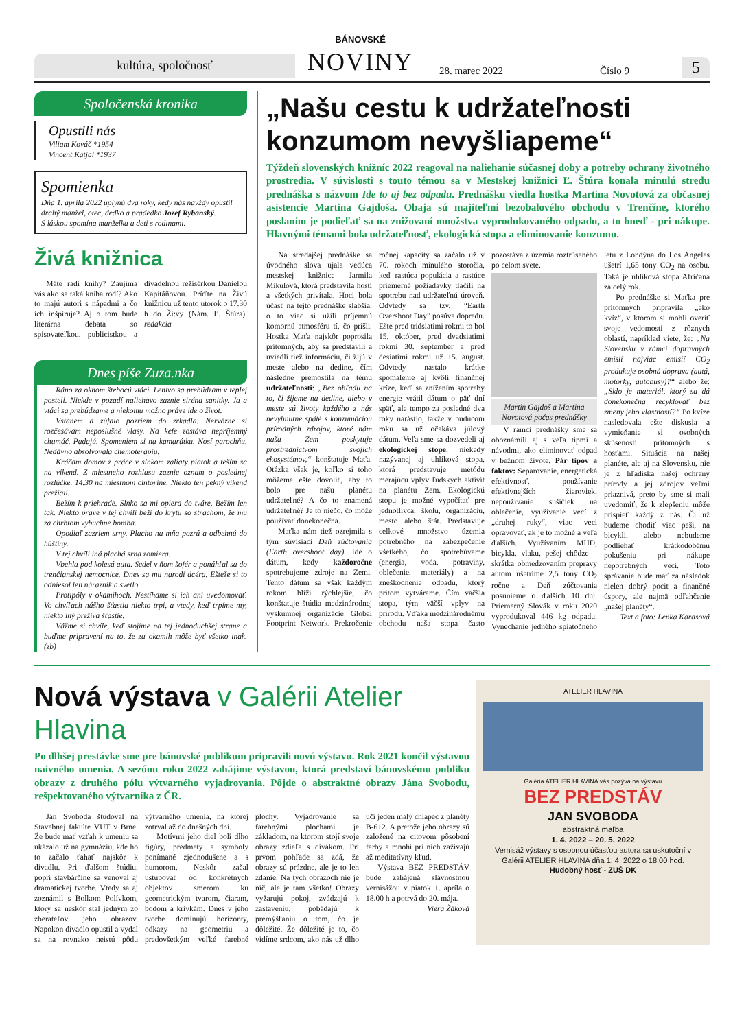kultúra, spoločnosť
BÁNOVSKÉ
NOVINY
28. marec 2022
Číslo 9
5
Spoločenská kronika
Opustili nás
Viliam Kováč *1954
Vincent Katjal *1937
Spomienka
Dňa 1. apríla 2022 uplynú dva roky, kedy nás navždy opustil drahý manžel, otec, dedko a pradedko Jozef Rybanský.
S láskou spomína manželka a deti s rodinami.
Živá knižnica
Máte radi knihy? Zaujíma vás ako sa taká kniha rodí? Ako to majú autori s nápadmi a čo ich inšpiruje? Aj o tom bude literárna debata so spisovateľkou, publicistkou a divadelnou režisérkou Danielou Kapitáňovou. Príďte na Živú knižnicu už tento utorok o 17.30 h do Ži:vy (Nám. Ľ. Štúra). redakcia
Dnes píše Zuza.nka
Ráno za oknom štebocú vtáci. Lenivo sa prebúdzam v teplej posteli. Niekde v pozadí naliehavo zaznie siréna sanitky. Ja a vtáci sa prebúdzame a niekomu možno práve ide o život.
Vstanem a zúfalo pozriem do zrkadla. Nervózne si rozčesávam neposlušné vlasy. Na kefe zostáva nepríjemný chumáč. Padajú. Spomeniem si na kamarátku. Nosí parochňu. Nedávno absolvovala chemoterapiu.
Kráčam domov z práce v slnkom zaliaty piatok a teším sa na víkend. Z miestneho rozhlasu zaznie oznam o poslednej rozlúčke. 14.30 na miestnom cintoríne. Niekto ten pekný víkend prežiali.
Bežím k priehrade. Slnko sa mi opiera do tváre. Bežím len tak. Niekto práve v tej chvíli beží do krytu so strachom, že mu za chrbtom vybuchne bomba.
Opodiaľ zazriem srny. Placho na mňa pozrú a odbehnú do húštiny.
V tej chvíli iná plachá srna zomiera.
Vbehla pod kolesá auta. Sedel v ňom šofér a ponáhľal sa do trenčianskej nemocnice. Dnes sa mu narodí dcéra. Ešteže si to odniesol len nárazník a svetlo.
Protipóly v okamihoch. Nestíhame si ich ani uvedomovať. Vo chvíľach nášho šťastia niekto trpí, a vtedy, keď trpíme my, niekto iný prežíva šťastie.
Vážme si chvíle, keď stojíme na tej jednoduchšej strane a buďme pripravení na to, že za okamih môže byť všetko inak. (zb)
„Našu cestu k udržateľnosti konzumom nevyšliapeme“
Týždeň slovenských knižníc 2022 reagoval na naliehanie súčasnej doby a potreby ochrany životného prostredia. V súvislosti s touto témou sa v Mestskej knižnici Ľ. Štúra konala minulú stredu prednáška s názvom Ide to aj bez odpadu. Prednášku viedla hostka Martina Novotová za občasnej asistencie Martina Gajdoša. Obaja sú majiteľmi bezobalového obchodu v Trenčíne, ktorého poslaním je podieľať sa na znižovaní množstva vyprodukovaného odpadu, a to hneď - pri nákupe. Hlavnými témami bola udržateľnosť, ekologická stopa a eliminovanie konzumu.
Na stredajšej prednáške sa úvodného slova ujala vedúca mestskej knižnice Jarmila Mikulová, ktorá predstavila hostí a všetkých privítala. Hoci bola účasť na tejto prednáške slabšia, o to viac si užili príjemnú komornú atmosféru tí, čo prišli. Hostka Maťa najskôr poprosila prítomných, aby sa predstavili a uviedli tiež informáciu, či žijú v meste alebo na dedine, čím následne premostila na tému udržateľnosti: „Bez ohľadu na to, či žijeme na dedine, alebo v meste sú životy každého z nás nevyhnutne späté s konzumáciou prírodných zdrojov, ktoré nám naša Zem poskytuje prostredníctvom svojich ekosystémov,“ konštatuje Maťa. Otázka však je, koľko si toho môžeme ešte dovoliť, aby to bolo pre našu planétu udržateľné? A čo to znamená udržateľné? Je to niečo, čo môže používať donekonečna.
Maťka nám tiež ozrejmila s tým súvisiaci Deň zúčtovania (Earth overshoot day). Ide o dátum, kedy každoročne spotrebujeme zdroje na Zemi. Tento dátum sa však každým rokom blíži rýchlejšie, čo konštatuje štúdia medzinárodnej výskumnej organizácie Global Footprint Network. Prekročenie ročnej kapacity sa začalo už v 70. rokoch minulého storočia, keď rastúca populácia a rastúce priemerné požiadavky tlačili na spotrebu nad udržateľnú úroveň. Odvtedy sa tzv. “Earth Overshoot Day” posúva dopredu. Ešte pred tridsiatimi rokmi to bol 15. október, pred dvadsiatimi rokmi 30. september a pred desiatimi rokmi už 15. august. Odvtedy nastalo krátke spomalenie aj kvôli finančnej kríze, keď sa znížením spotreby energie vrátil dátum o päť dní späť, ale tempo za posledné dva roky narástlo, takže v budúcom roku sa už očakáva júlový dátum. Veľa sme sa dozvedeli aj ekologickej stope, niekedy nazývanej aj uhlíková stopa, ktorá predstavuje metódu merajúcu vplyv ľudských aktivít na planétu Zem. Ekologickú stopu je možné vypočítať pre jednotlivca, školu, organizáciu, mesto alebo štát. Predstavuje celkové množstvo územia potrebného na zabezpečenie všetkého, čo spotrebúvame (energia, voda, potraviny, oblečenie, materiály) a na zneškodnenie odpadu, ktorý pritom vytvárame. Čím väčšia stopa, tým väčší vplyv na prírodu. Vďaka medzinárodnému obchodu naša stopa často pozostáva z územia roztrúseného po celom svete.
Martin Gajdoš a Martina Novotová počas prednášky
V rámci prednášky sme sa oboznámili aj s veľa tipmi a návodmi, ako eliminovať odpad v bežnom živote. Pár tipov a faktov: Separovanie, energetická efektívnosť, používanie efektívnejších žiaroviek, nepoužívanie sušičiek na oblečenie, využívanie vecí z „druhej ruky“, viac veci opravovať, ak je to možné a veľa ďalších. Využívaním MHD, bicykla, vlaku, pešej chôdze – skrátka obmedzovaním prepravy autom ušetríme 2,5 tony CO<sub>2</sub> ročne a Deň zúčtovania posunieme o ďalších 10 dní. Priemerný Slovák v roku 2020 vyprodukoval 446 kg odpadu. Vynechanie jedného spiatočného letu z Londýna do Los Angeles ušetrí 1,65 tony CO<sub>2</sub> na osobu. Taká je uhlíková stopa Afričana za celý rok.
Po prednáške si Maťka pre prítomných pripravila „eko kvíz“, v ktorom si mohli overiť svoje vedomosti z rôznych oblastí, napríklad viete, že: „Na Slovensku v rámci dopravných emisií najviac emisií CO<sub>2</sub> produkuje osobná doprava (autá, motorky, autobusy)?“ alebo že: „Sklo je materiál, ktorý sa dá donekonečna recyklovať bez zmeny jeho vlastností?“ Po kvíze nasledovala ešte diskusia a vymieňanie si osobných skúseností prítomných s hosťami. Situácia na našej planéte, ale aj na Slovensku, nie je z hľadiska našej ochrany prírody a jej zdrojov veľmi priaznivá, preto by sme si mali uvedomiť, že k zlepšeniu môže prispieť každý z nás. Či už budeme chodiť viac peši, na bicykli, alebo nebudeme podliehať krátkodobému pokušeniu pri nákupe nepotrebných vecí. Toto správanie bude mať za následok nielen dobrý pocit a finančné úspory, ale najmä odľahčenie „našej planéty“.
Text a foto: Lenka Karasová
Nová výstava v Galérii Atelier Hlavina
Po dlhšej prestávke sme pre bánovské publikum pripravili novú výstavu. Rok 2021 končil výstavou naivného umenia. A sezónu roku 2022 zahájime výstavou, ktorá predstaví bánovskému publiku obrazy z druhého pólu výtvarného vyjadrovania. Pôjde o abstraktné obrazy Jána Svobodu, rešpektovaného výtvarníka z ČR.
Ján Svoboda študoval na Stavebnej fakulte VUT v Brne. Že bude mať vzťah k umeniu sa ukázalo už na gymnáziu, kde ho to začalo ťahať najskôr k divadlu. Pri ďalšom štúdiu, popri stavbárčine sa venoval aj dramatickej tvorbe. Vtedy sa aj zoznámil s Bolkom Polívkom, ktorý sa neskôr stal jedným zo zberateľov jeho obrazov. Napokon divadlo opustil a vydal sa na rovnako neistú pôdu výtvarného umenia, na ktorej zotrval až do dnešných dní.
Motívmi jeho diel boli dlho figúry, predmety a symboly ponímané zjednodušene a s humorom. Neskôr začal ustupovať od konkrétnych objektov smerom ku geometrickým tvarom, čiaram, bodom a krivkám. Dnes v jeho tvorbe dominujú horizonty, odkazy na geometriu a predovšetkým veľké farebné plochy. Vyjadrovanie sa farebnými plochami je základom, na ktorom stojí svoje obrazy zdieľa s divákom. Pri prvom pohľade sa zdá, že obrazy sú prázdne, ale je to len zdanie. Na tých obrazoch nie je nič, ale je tam všetko! Obrazy vyžarujú pokoj, zvádzajú k zastaveniu, pobádajú k premýšľaniu o tom, čo je dôležité. Že dôležité je to, čo vidíme srdcom, ako nás už dlho učí jeden malý chlapec z planéty B-612. A pretože jeho obrazy sú založené na citovom pôsobení farby a mnohí pri nich zažívajú až meditatívny kľud.
Výstava BEZ PREDSTÁV bude zahájená slávnostnou vernisážou v piatok 1. apríla o 18.00 h a potrvá do 20. mája.
Viera Žáková
ATELIER HLAVINA
Galéria ATELIER HLAVINA vás pozýva na výstavu
BEZ PREDSTÁV
JAN SVOBODA
abstraktná maľba
1. 4. 2022 – 20. 5. 2022
Vernisáž výstavy s osobnou účasťou autora sa uskutoční v Galérii ATELIER HLAVINA dňa 1. 4. 2022 o 18:00 hod.
Hudobný hosť - ZUŠ DK